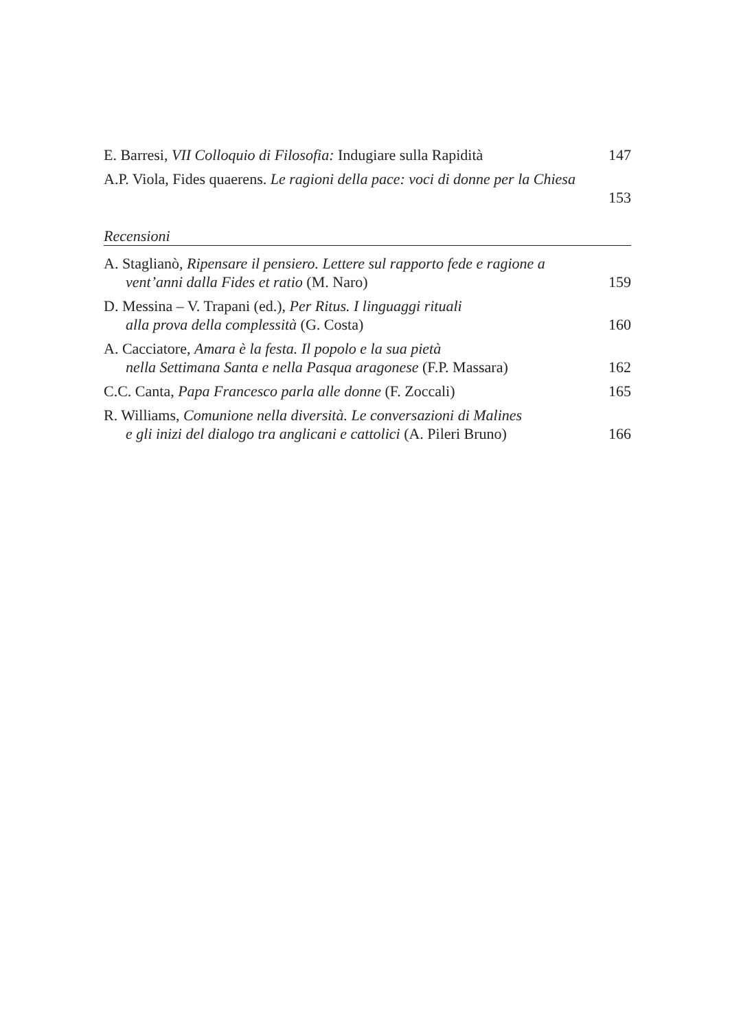E. Barresi, VII Colloquio di Filosofia: Indugiare sulla Rapidità
147
A.P. Viola, Fides quaerens. Le ragioni della pace: voci di donne per la Chiesa
153
Recensioni
A. Staglianò, Ripensare il pensiero. Lettere sul rapporto fede e ragione a vent’anni dalla Fides et ratio (M. Naro)
159
D. Messina – V. Trapani (ed.), Per Ritus. I linguaggi rituali
alla prova della complessità (G. Costa)
160
A. Cacciatore, Amara è la festa. Il popolo e la sua pietà
nella Settimana Santa e nella Pasqua aragonese (F.P. Massara)
162
C.C. Canta, Papa Francesco parla alle donne (F. Zoccali)
165
R. Williams, Comunione nella diversità. Le conversazioni di Malines
e gli inizi del dialogo tra anglicani e cattolici (A. Pileri Bruno)
166